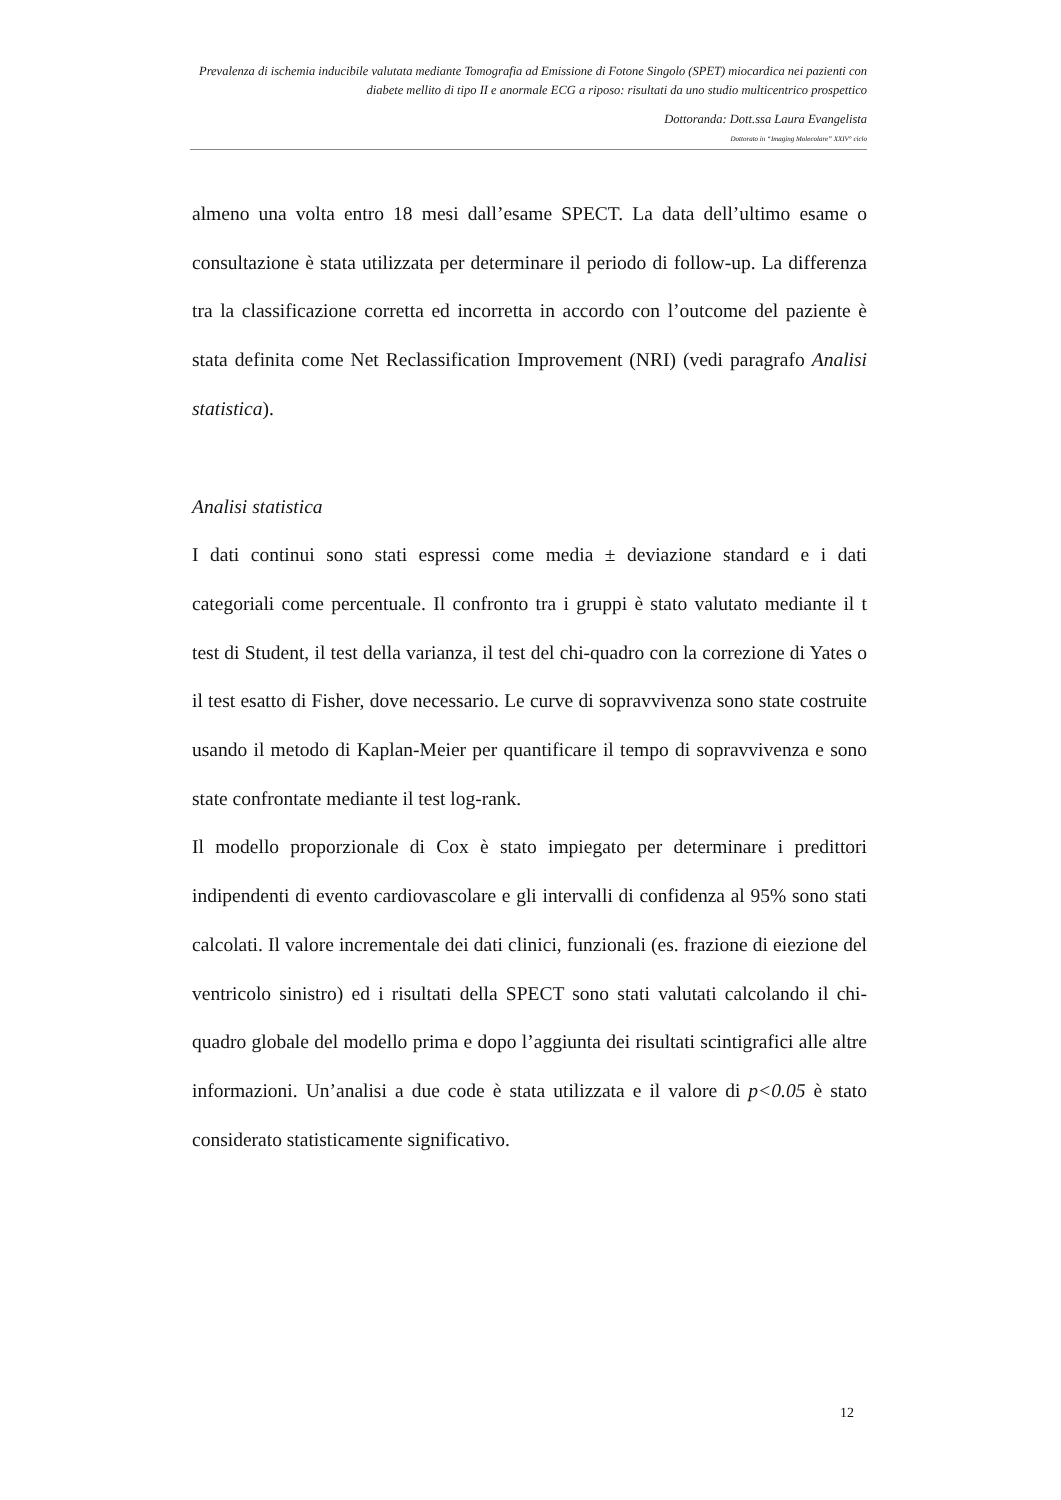Prevalenza di ischemia inducibile valutata mediante Tomografia ad Emissione di Fotone Singolo (SPET) miocardica nei pazienti con diabete mellito di tipo II e anormale ECG a riposo: risultati da uno studio multicentrico prospettico
Dottoranda: Dott.ssa Laura Evangelista
Dottorato in “Imaging Molecolare” XXIV° ciclo
almeno una volta entro 18 mesi dall’esame SPECT. La data dell’ultimo esame o consultazione è stata utilizzata per determinare il periodo di follow-up. La differenza tra la classificazione corretta ed incorretta in accordo con l’outcome del paziente è stata definita come Net Reclassification Improvement (NRI) (vedi paragrafo Analisi statistica).
Analisi statistica
I dati continui sono stati espressi come media ± deviazione standard e i dati categoriali come percentuale. Il confronto tra i gruppi è stato valutato mediante il t test di Student, il test della varianza, il test del chi-quadro con la correzione di Yates o il test esatto di Fisher, dove necessario. Le curve di sopravvivenza sono state costruite usando il metodo di Kaplan-Meier per quantificare il tempo di sopravvivenza e sono state confrontate mediante il test log-rank.
Il modello proporzionale di Cox è stato impiegato per determinare i predittori indipendenti di evento cardiovascolare e gli intervalli di confidenza al 95% sono stati calcolati. Il valore incrementale dei dati clinici, funzionali (es. frazione di eiezione del ventricolo sinistro) ed i risultati della SPECT sono stati valutati calcolando il chi-quadro globale del modello prima e dopo l’aggiunta dei risultati scintigrafici alle altre informazioni. Un’analisi a due code è stata utilizzata e il valore di p<0.05 è stato considerato statisticamente significativo.
12